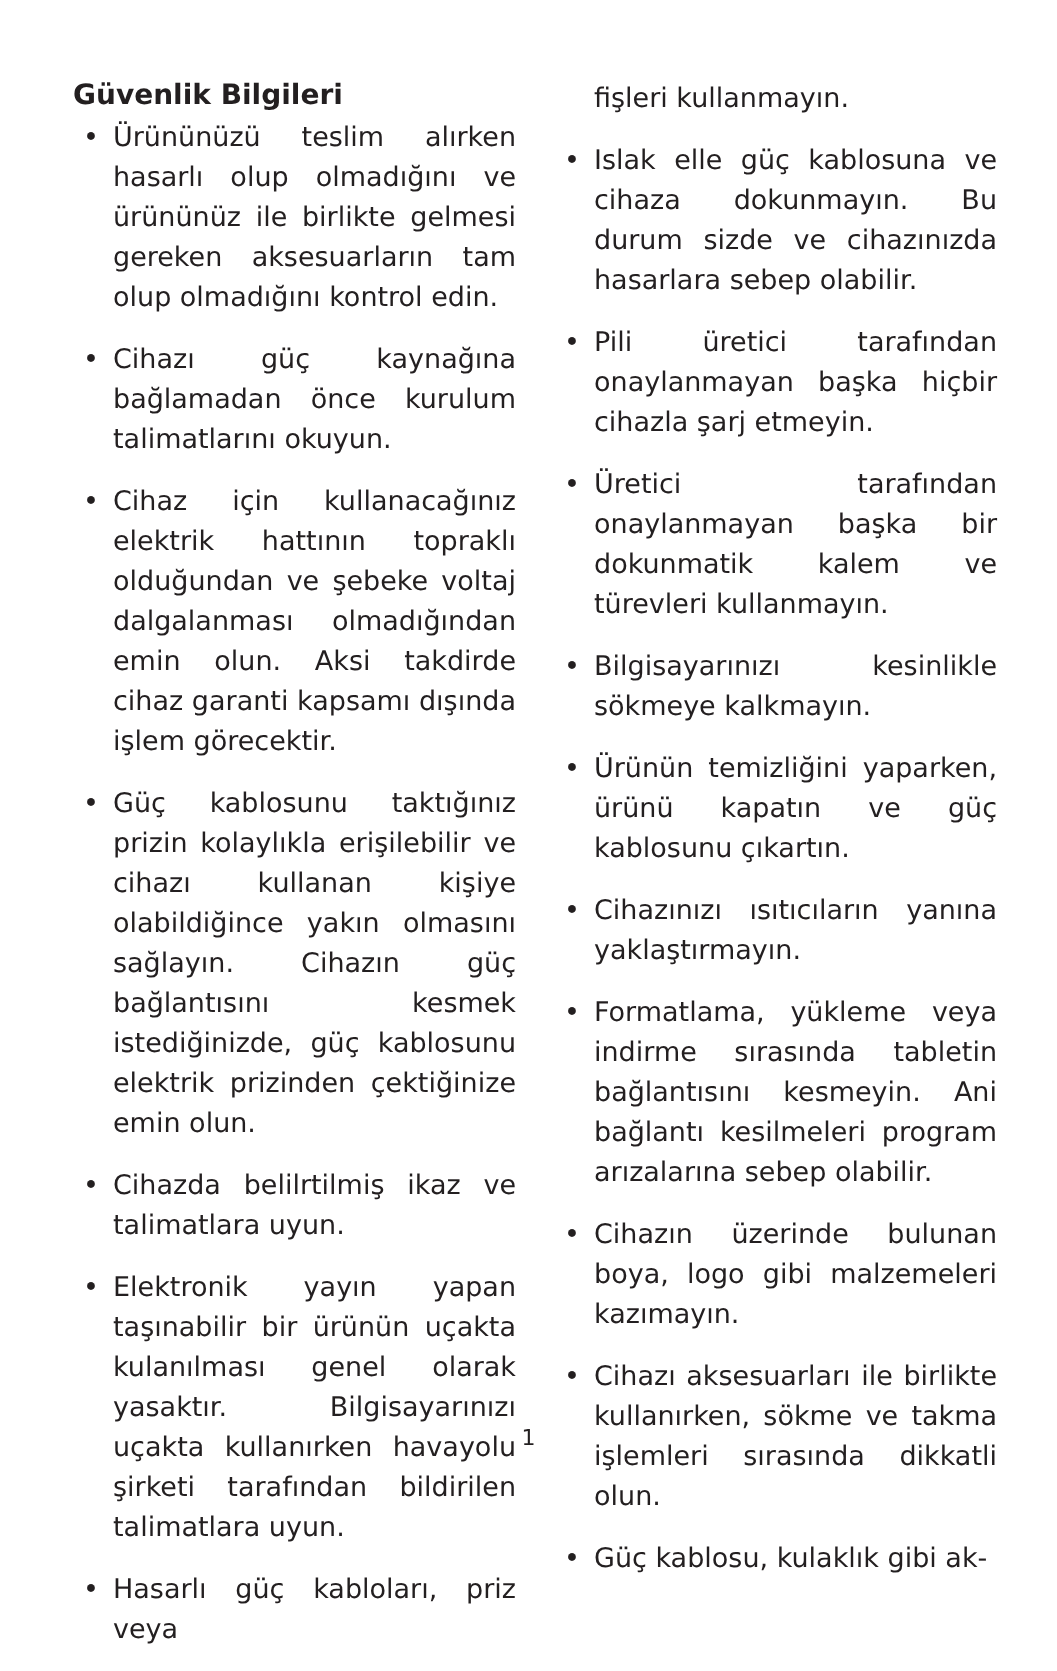Güvenlik Bilgileri
• Ürününüzü teslim alırken hasarlı olup olmadığını ve ürününüz ile birlikte gelmesi gereken aksesuarların tam olup olmadığını kontrol edin.
• Cihazı güç kaynağına bağlamadan önce kurulum talimatlarını okuyun.
• Cihaz için kullanacağınız elektrik hattının topraklı olduğundan ve şebeke voltaj dalgalanması olmadığından emin olun. Aksi takdirde cihaz garanti kapsamı dışında işlem görecektir.
• Güç kablosunu taktığınız prizin kolaylıkla erişilebilir ve cihazı kullanan kişiye olabildiğince yakın olmasını sağlayın. Cihazın güç bağlantısını kesmek istediğinizde, güç kablosunu elektrik prizinden çektiğinize emin olun.
• Cihazda belilrtilmiş ikaz ve talimatlara uyun.
• Elektronik yayın yapan taşınabilir bir ürünün uçakta kulanılması genel olarak yasaktır. Bilgisayarınızı uçakta kullanırken havayolu şirketi tarafından bildirilen talimatlara uyun.
• Hasarlı güç kabloları, priz veya
fişleri kullanmayın.
• Islak elle güç kablosuna ve cihaza dokunmayın. Bu durum sizde ve cihazınızda hasarlara sebep olabilir.
• Pili üretici tarafından onaylanmayan başka hiçbir cihazla şarj etmeyin.
• Üretici tarafından onaylanmayan başka bir dokunmatik kalem ve türevleri kullanmayın.
• Bilgisayarınızı kesinlikle sökmeye kalkmayın.
• Ürünün temizliğini yaparken, ürünü kapatın ve güç kablosunu çıkartın.
• Cihazınızı ısıtıcıların yanına yaklaştırmayın.
• Formatlama, yükleme veya indirme sırasında tabletin bağlantısını kesmeyin. Ani bağlantı kesilmeleri program arızalarına sebep olabilir.
• Cihazın üzerinde bulunan boya, logo gibi malzemeleri kazımayın.
• Cihazı aksesuarları ile birlikte kullanırken, sökme ve takma işlemleri sırasında dikkatli olun.
• Güç kablosu, kulaklık gibi ak-
1